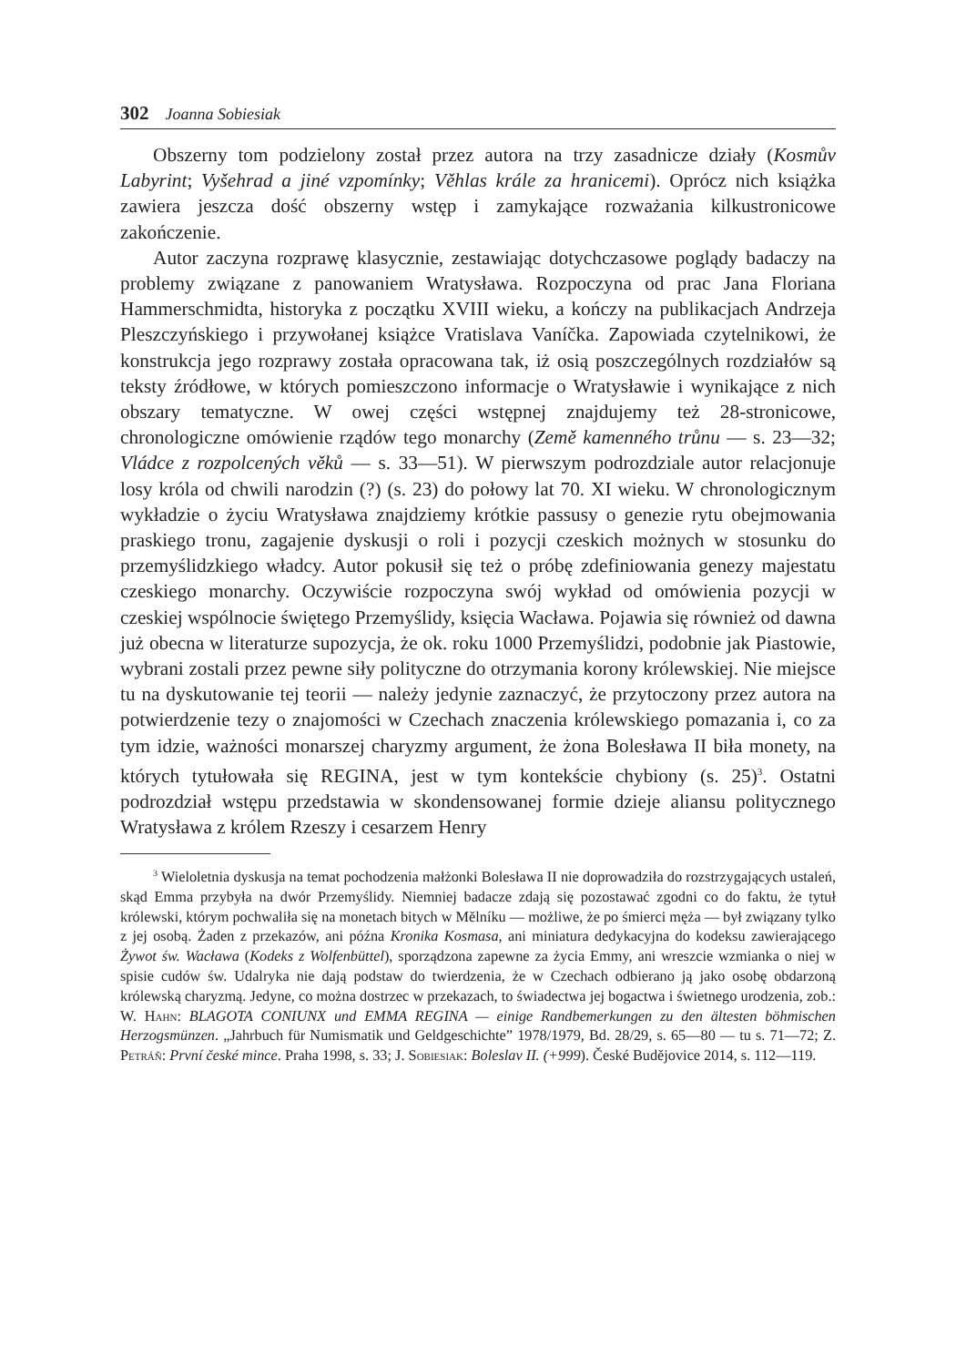302 Joanna Sobiesiak
Obszerny tom podzielony został przez autora na trzy zasadnicze działy (Kosmův Labyrint; Vyšehrad a jiné vzpomínky; Věhlas krále za hranicemi). Oprócz nich książka zawiera jeszcza dość obszerny wstęp i zamykające rozwa­żania kilkustronicowe zakończenie.
Autor zaczyna rozprawę klasycznie, zestawiając dotychczasowe poglą­dy badaczy na problemy związane z panowaniem Wratysława. Rozpoczyna od prac Jana Floriana Hammerschmidta, historyka z początku XVIII wieku, a kończy na publikacjach Andrzeja Pleszczyńskiego i przywołanej książce Vratislava Vaníčka. Zapowiada czytelnikowi, że konstrukcja jego rozprawy została opracowana tak, iż osią poszczególnych rozdziałów są teksty źródło­we, w których pomieszczono informacje o Wratysławie i wynikające z nich obszary tematyczne. W owej części wstępnej znajdujemy też 28-stronicowe, chronologiczne omówienie rządów tego monarchy (Země kamenného trůnu — s. 23—32; Vládce z rozpolcených věků — s. 33—51). W pierwszym podroz­dziale autor relacjonuje losy króla od chwili narodzin (?) (s. 23) do połowy lat 70. XI wieku. W chronologicznym wykładzie o życiu Wratysława znajdzie­my krótkie passusy o genezie rytu obejmowania praskiego tronu, zagajenie dyskusji o roli i pozycji czeskich możnych w stosunku do przemyślidzkiego władcy. Autor pokusił się też o próbę zdefiniowania genezy majestatu cze­skiego monarchy. Oczywiście rozpoczyna swój wykład od omówienia pozy­cji w czeskiej wspólnocie świętego Przemyślidy, księcia Wacława. Pojawia się również od dawna już obecna w literaturze supozycja, że ok. roku 1000 Prze­myślidzi, podobnie jak Piastowie, wybrani zostali przez pewne siły polityczne do otrzymania korony królewskiej. Nie miejsce tu na dyskutowanie tej teo­rii — należy jedynie zaznaczyć, że przytoczony przez autora na potwierdzenie tezy o znajomości w Czechach znaczenia królewskiego pomazania i, co za tym idzie, ważności monarszej charyzmy argument, że żona Bolesława II biła monety, na których tytułowała się REGINA, jest w tym kontekście chybiony (s. 25)<sup>3</sup>. Ostatni podrozdział wstępu przedstawia w skondensowanej formie dzieje aliansu politycznego Wratysława z królem Rzeszy i cesarzem Henry­
<sup>3</sup> Wieloletnia dyskusja na temat pochodzenia małżonki Bolesława II nie doprowadziła do rozstrzygających ustaleń, skąd Emma przybyła na dwór Przemyślidy. Niemniej badacze zdają się pozostawać zgodni co do faktu, że tytuł królewski, którym pochwaliła się na monetach bitych w Mělníku — możliwe, że po śmierci męża — był związany tylko z jej osobą. Żaden z przekazów, ani późna Kronika Kosmasa, ani miniatura dedykacyjna do kodeksu zawierają­cego Żywot św. Wacława (Kodeks z Wolfenbüttel), sporządzona zapewne za życia Emmy, ani wreszcie wzmianka o niej w spisie cudów św. Udalryka nie dają podstaw do twierdzenia, że w Czechach odbierano ją jako osobę obdarzoną królewską charyzmą. Jedyne, co można do­strzec w przekazach, to świadectwa jej bogactwa i świetnego urodzenia, zob.: W. Hahn: BLA­GOTA CONIUNX und EMMA REGINA — einige Randbemerkungen zu den ältesten böhmi­schen Herzogsmünzen. „Jahrbuch für Numismatik und Geldgeschichte” 1978/1979, Bd. 28/29, s. 65—80 — tu s. 71—72; Z. Petráň: První české mince. Praha 1998, s. 33; J. Sobiesiak: Bo­leslav II. (+999). České Budějovice 2014, s. 112—119.